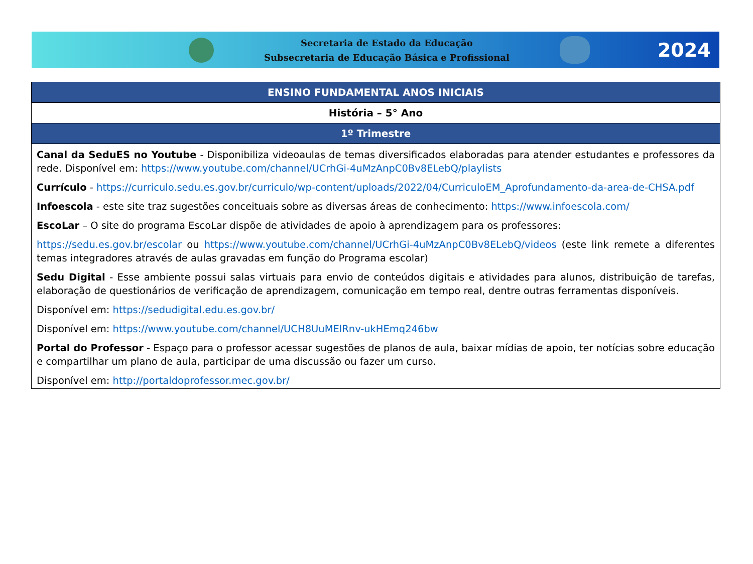Secretaria de Estado da Educação
Subsecretaria de Educação Básica e Profissional
2024
| ENSINO FUNDAMENTAL ANOS INICIAIS |
| --- |
| História – 5° Ano |
| 1º Trimestre |
| Canal da SeduES no Youtube - Disponibiliza videoaulas de temas diversificados elaboradas para atender estudantes e professores da rede. Disponível em: https://www.youtube.com/channel/UCrhGi-4uMzAnpC0Bv8ELebQ/playlists Currículo - https://curriculo.sedu.es.gov.br/curriculo/wp-content/uploads/2022/04/CurriculoEM_Aprofundamento-da-area-de-CHSA.pdf Infoescola - este site traz sugestões conceituais sobre as diversas áreas de conhecimento: https://www.infoescola.com/ EscoLar – O site do programa EscoLar dispõe de atividades de apoio à aprendizagem para os professores: https://sedu.es.gov.br/escolar ou https://www.youtube.com/channel/UCrhGi-4uMzAnpC0Bv8ELebQ/videos (este link remete a diferentes temas integradores através de aulas gravadas em função do Programa escolar) Sedu Digital - Esse ambiente possui salas virtuais para envio de conteúdos digitais e atividades para alunos, distribuição de tarefas, elaboração de questionários de verificação de aprendizagem, comunicação em tempo real, dentre outras ferramentas disponíveis. Disponível em: https://sedudigital.edu.es.gov.br/ Disponível em: https://www.youtube.com/channel/UCH8UuMElRnv-ukHEmq246bw Portal do Professor - Espaço para o professor acessar sugestões de planos de aula, baixar mídias de apoio, ter notícias sobre educação e compartilhar um plano de aula, participar de uma discussão ou fazer um curso. Disponível em: http://portaldoprofessor.mec.gov.br/ |